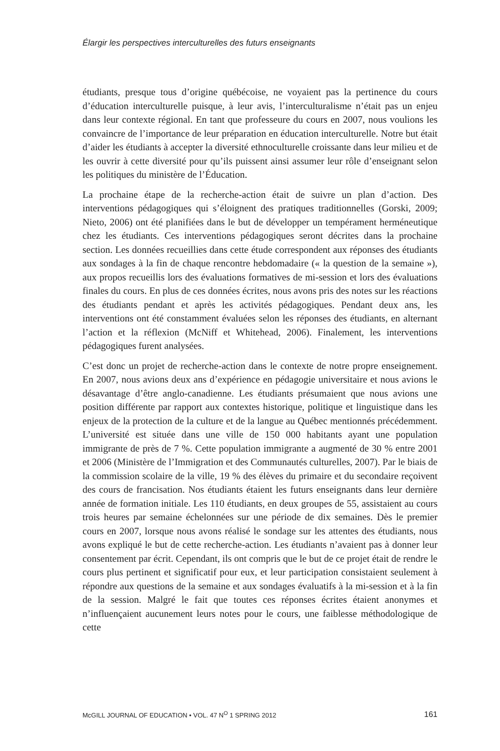Élargir les perspectives interculturelles des futurs enseignants
étudiants, presque tous d’origine québécoise, ne voyaient pas la pertinence du cours d’éducation interculturelle puisque, à leur avis, l’interculturalisme n’était pas un enjeu dans leur contexte régional. En tant que professeure du cours en 2007, nous voulions les convaincre de l’importance de leur préparation en éducation interculturelle. Notre but était d’aider les étudiants à accepter la diversité ethnoculturelle croissante dans leur milieu et de les ouvrir à cette diversité pour qu’ils puissent ainsi assumer leur rôle d’enseignant selon les politiques du ministère de l’Éducation.
La prochaine étape de la recherche-action était de suivre un plan d’action. Des interventions pédagogiques qui s’éloignent des pratiques traditionnelles (Gorski, 2009; Nieto, 2006) ont été planifiées dans le but de développer un tempérament herméneutique chez les étudiants. Ces interventions pédagogiques seront décrites dans la prochaine section. Les données recueillies dans cette étude correspondent aux réponses des étudiants aux sondages à la fin de chaque rencontre hebdomadaire (« la question de la semaine »), aux propos recueillis lors des évaluations formatives de mi-session et lors des évaluations finales du cours. En plus de ces données écrites, nous avons pris des notes sur les réactions des étudiants pendant et après les activités pédagogiques. Pendant deux ans, les interventions ont été constamment évaluées selon les réponses des étudiants, en alternant l’action et la réflexion (McNiff et Whitehead, 2006). Finalement, les interventions pédagogiques furent analysées.
C’est donc un projet de recherche-action dans le contexte de notre propre enseignement. En 2007, nous avions deux ans d’expérience en pédagogie universitaire et nous avions le désavantage d’être anglo-canadienne. Les étudiants présumaient que nous avions une position différente par rapport aux contextes historique, politique et linguistique dans les enjeux de la protection de la culture et de la langue au Québec mentionnés précédemment. L’université est située dans une ville de 150 000 habitants ayant une population immigrante de près de 7 %. Cette population immigrante a augmenté de 30 % entre 2001 et 2006 (Ministère de l’Immigration et des Communautés culturelles, 2007). Par le biais de la commission scolaire de la ville, 19 % des élèves du primaire et du secondaire reçoivent des cours de francisation. Nos étudiants étaient les futurs enseignants dans leur dernière année de formation initiale. Les 110 étudiants, en deux groupes de 55, assistaient au cours trois heures par semaine échelonnées sur une période de dix semaines. Dès le premier cours en 2007, lorsque nous avons réalisé le sondage sur les attentes des étudiants, nous avons expliqué le but de cette recherche-action. Les étudiants n’avaient pas à donner leur consentement par écrit. Cependant, ils ont compris que le but de ce projet était de rendre le cours plus pertinent et significatif pour eux, et leur participation consistaient seulement à répondre aux questions de la semaine et aux sondages évaluatifs à la mi-session et à la fin de la session. Malgré le fait que toutes ces réponses écrites étaient anonymes et n’influençaient aucunement leurs notes pour le cours, une faiblesse méthodologique de cette
McGILL JOURNAL OF EDUCATION • VOL. 47 N<sup>O</sup> 1 SPRING 2012 161